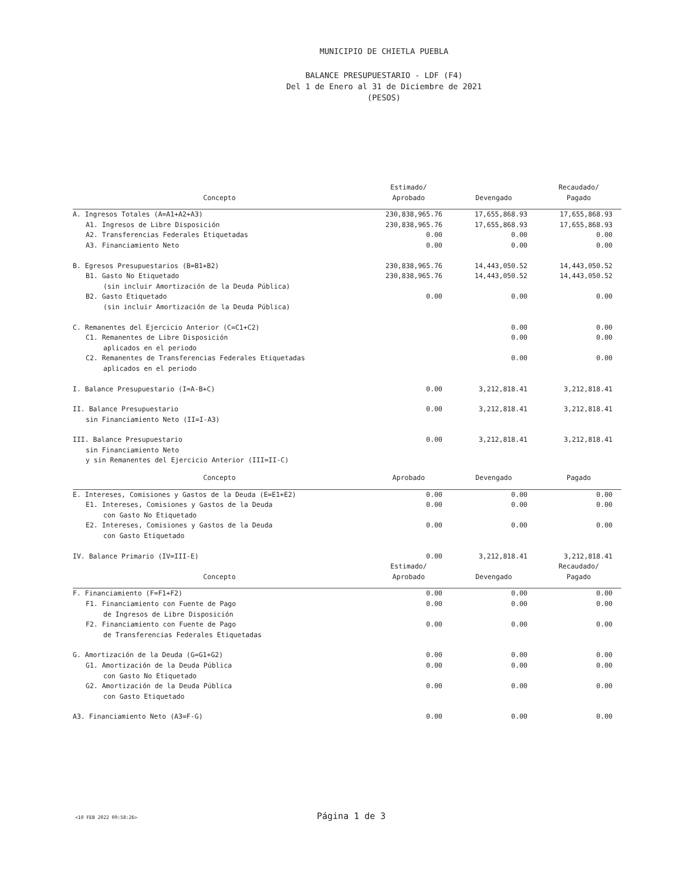MUNICIPIO DE CHIETLA PUEBLA
BALANCE PRESUPUESTARIO - LDF (F4)
Del 1 de Enero al 31 de Diciembre de 2021
(PESOS)
| Concepto | Estimado/ Aprobado | Devengado | Recaudado/ Pagado |
| --- | --- | --- | --- |
| A. Ingresos Totales (A=A1+A2+A3) | 230,838,965.76 | 17,655,868.93 | 17,655,868.93 |
| A1. Ingresos de Libre Disposición | 230,838,965.76 | 17,655,868.93 | 17,655,868.93 |
| A2. Transferencias Federales Etiquetadas | 0.00 | 0.00 | 0.00 |
| A3. Financiamiento Neto | 0.00 | 0.00 | 0.00 |
| B. Egresos Presupuestarios (B=B1+B2) | 230,838,965.76 | 14,443,050.52 | 14,443,050.52 |
| B1. Gasto No Etiquetado | 230,838,965.76 | 14,443,050.52 | 14,443,050.52 |
| (sin incluir Amortización de la Deuda Pública) | | | |
| B2. Gasto Etiquetado | 0.00 | 0.00 | 0.00 |
| (sin incluir Amortización de la Deuda Pública) | | | |
| C. Remanentes del Ejercicio Anterior (C=C1+C2) | | 0.00 | 0.00 |
| C1. Remanentes de Libre Disposición | | 0.00 | 0.00 |
| aplicados en el periodo | | | |
| C2. Remanentes de Transferencias Federales Etiquetadas | | 0.00 | 0.00 |
| aplicados en el periodo | | | |
| I. Balance Presupuestario (I=A-B+C) | 0.00 | 3,212,818.41 | 3,212,818.41 |
| II. Balance Presupuestario | 0.00 | 3,212,818.41 | 3,212,818.41 |
| sin Financiamiento Neto (II=I-A3) | | | |
| III. Balance Presupuestario | 0.00 | 3,212,818.41 | 3,212,818.41 |
| sin Financiamiento Neto | | | |
| y sin Remanentes del Ejercicio Anterior (III=II-C) | | | |
| Concepto | Aprobado | Devengado | Pagado |
| E. Intereses, Comisiones y Gastos de la Deuda (E=E1+E2) | 0.00 | 0.00 | 0.00 |
| E1. Intereses, Comisiones y Gastos de la Deuda | 0.00 | 0.00 | 0.00 |
| con Gasto No Etiquetado | | | |
| E2. Intereses, Comisiones y Gastos de la Deuda | 0.00 | 0.00 | 0.00 |
| con Gasto Etiquetado | | | |
| IV. Balance Primario (IV=III-E) | 0.00 | 3,212,818.41 | 3,212,818.41 |
| Concepto | Estimado/ Aprobado | Devengado | Recaudado/ Pagado |
| F. Financiamiento (F=F1+F2) | 0.00 | 0.00 | 0.00 |
| F1. Financiamiento con Fuente de Pago | 0.00 | 0.00 | 0.00 |
| de Ingresos de Libre Disposición | | | |
| F2. Financiamiento con Fuente de Pago | 0.00 | 0.00 | 0.00 |
| de Transferencias Federales Etiquetadas | | | |
| G. Amortización de la Deuda (G=G1+G2) | 0.00 | 0.00 | 0.00 |
| G1. Amortización de la Deuda Pública | 0.00 | 0.00 | 0.00 |
| con Gasto No Etiquetado | | | |
| G2. Amortización de la Deuda Pública | 0.00 | 0.00 | 0.00 |
| con Gasto Etiquetado | | | |
| A3. Financiamiento Neto (A3=F-G) | 0.00 | 0.00 | 0.00 |
<10 FEB 2022 09:58:26> Página 1 de 3